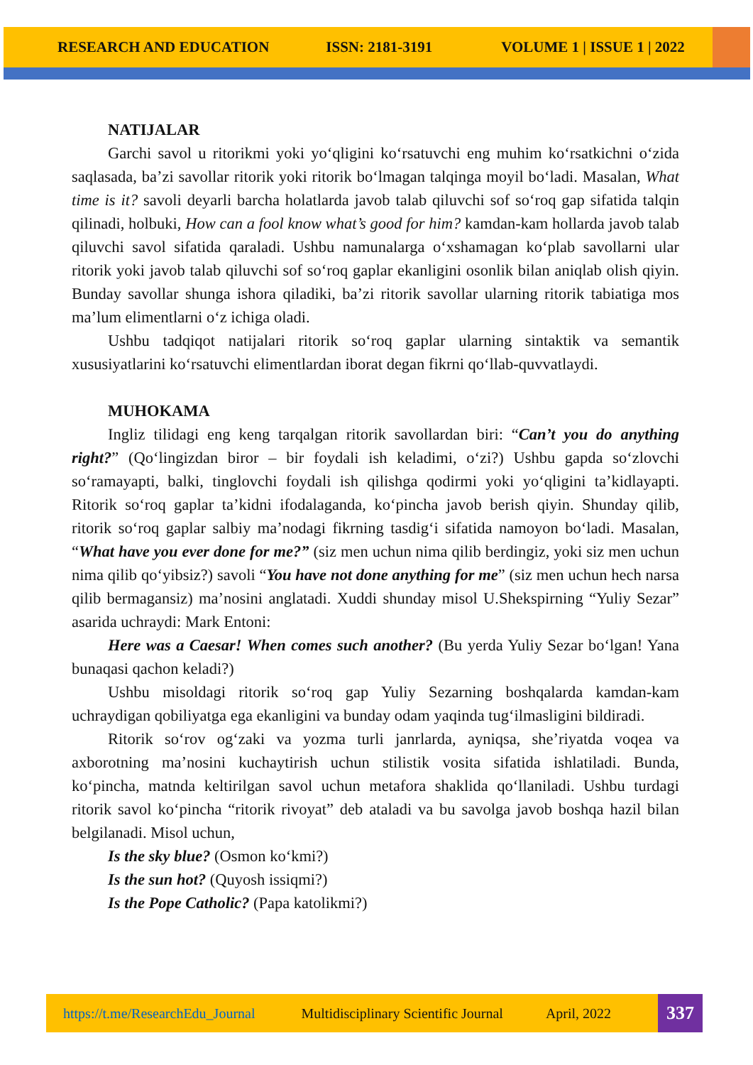RESEARCH AND EDUCATION ISSN: 2181-3191 VOLUME 1 | ISSUE 1 | 2022
NATIJALAR
Garchi savol u ritorikmi yoki yo‘qligini ko‘rsatuvchi eng muhim ko‘rsatkichni o‘zida saqlasada, ba’zi savollar ritorik yoki ritorik bo‘lmagan talqinga moyil bo‘ladi. Masalan, What time is it? savoli deyarli barcha holatlarda javob talab qiluvchi sof so‘roq gap sifatida talqin qilinadi, holbuki, How can a fool know what’s good for him? kamdan-kam hollarda javob talab qiluvchi savol sifatida qaraladi. Ushbu namunalarga o‘xshamagan ko‘plab savollarni ular ritorik yoki javob talab qiluvchi sof so‘roq gaplar ekanligini osonlik bilan aniqlab olish qiyin. Bunday savollar shunga ishora qiladiki, ba’zi ritorik savollar ularning ritorik tabiatiga mos ma’lum elimentlarni o‘z ichiga oladi.
Ushbu tadqiqot natijalari ritorik so‘roq gaplar ularning sintaktik va semantik xususiyatlarini ko‘rsatuvchi elimentlardan iborat degan fikrni qo‘llab-quvvatlaydi.
MUHOKAMA
Ingliz tilidagi eng keng tarqalgan ritorik savollardan biri: “Can’t you do anything right?” (Qo‘lingizdan biror – bir foydali ish keladimi, o‘zi?) Ushbu gapda so‘zlovchi so‘ramayapti, balki, tinglovchi foydali ish qilishga qodirmi yoki yo‘qligini ta’kidlayapti. Ritorik so‘roq gaplar ta’kidni ifodalaganda, ko‘pincha javob berish qiyin. Shunday qilib, ritorik so‘roq gaplar salbiy ma’nodagi fikrning tasdig‘i sifatida namoyon bo‘ladi. Masalan, “What have you ever done for me?” (siz men uchun nima qilib berdingiz, yoki siz men uchun nima qilib qo‘yibsiz?) savoli “You have not done anything for me” (siz men uchun hech narsa qilib bermagansiz) ma’nosini anglatadi. Xuddi shunday misol U.Shekspirning “Yuliy Sezar” asarida uchraydi: Mark Entoni:
Here was a Caesar! When comes such another? (Bu yerda Yuliy Sezar bo‘lgan! Yana bunaqasi qachon keladi?)
Ushbu misoldagi ritorik so‘roq gap Yuliy Sezarning boshqalarda kamdan-kam uchraydigan qobiliyatga ega ekanligini va bunday odam yaqinda tug‘ilmasligini bildiradi.
Ritorik so‘rov og‘zaki va yozma turli janrlarda, ayniqsa, she’riyatda voqea va axborotning ma’nosini kuchaytirish uchun stilistik vosita sifatida ishlatiladi. Bunda, ko‘pincha, matnda keltirilgan savol uchun metafora shaklida qo‘llaniladi. Ushbu turdagi ritorik savol ko‘pincha “ritorik rivoyat” deb ataladi va bu savolga javob boshqa hazil bilan belgilanadi. Misol uchun,
Is the sky blue? (Osmon ko‘kmi?)
Is the sun hot? (Quyosh issiqmi?)
Is the Pope Catholic? (Papa katolikmi?)
https://t.me/ResearchEdu_Journal Multidisciplinary Scientific Journal April, 2022
337